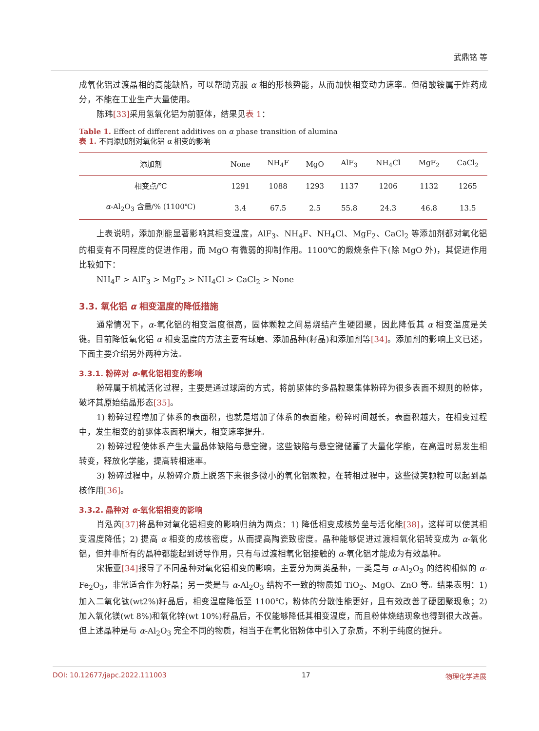武鼎铭 等
成氧化铝过渡晶相的高能缺陷，可以帮助克服 α 相的形核势能，从而加快相变动力速率。但硝酸铵属于炸药成分，不能在工业生产大量使用。
陈玮[33] 采用氢氧化铝为前驱体，结果见表 1：
Table 1. Effect of different additives on α phase transition of alumina
表 1. 不同添加剂对氧化铝 α 相变的影响
| 添加剂 | None | NH<sub>4</sub>F | MgO | AlF<sub>3</sub> | NH<sub>4</sub>Cl | MgF<sub>2</sub> | CaCl<sub>2</sub> |
| 相变点/℃ | 1291 | 1088 | 1293 | 1137 | 1206 | 1132 | 1265 |
| α -Al<sub>2</sub>O<sub>3</sub> 含量/% (1100℃) | 3.4 | 67.5 | 2.5 | 55.8 | 24.3 | 46.8 | 13.5 |
上表说明，添加剂能显著影响其相变温度，AlF<sub>3</sub>、NH<sub>4</sub>F、NH<sub>4</sub>Cl、MgF<sub>2</sub>、CaCl<sub>2</sub> 等添加剂都对氧化铝的相变有不同程度的促进作用，而 MgO 有微弱的抑制作用。1100℃的煅烧条件下(除 MgO 外)，其促进作用比较如下：
NH<sub>4</sub>F > AlF<sub>3</sub> > MgF<sub>2</sub> > NH<sub>4</sub>Cl > CaCl<sub>2</sub> > None
3.3. 氧化铝 α 相变温度的降低措施
通常情况下，α-氧化铝的相变温度很高，固体颗粒之间易烧结产生硬团聚，因此降低其 α 相变温度是关键。目前降低氧化铝 α 相变温度的方法主要有球磨、添加晶种(籽晶)和添加剂等[34]。添加剂的影响上文已述，下面主要介绍另外两种方法。
3.3.1. 粉碎对 α-氧化铝相变的影响
粉碎属于机械活化过程，主要是通过球磨的方式，将前驱体的多晶粒聚集体粉碎为很多表面不规则的粉体，破坏其原始结晶形态[35]。
1) 粉碎过程增加了体系的表面积，也就是增加了体系的表面能，粉碎时间越长，表面积越大，在相变过程中，发生相变的前驱体表面积增大，相变速率提升。
2) 粉碎过程使体系产生大量晶体缺陷与悬空键，这些缺陷与悬空键储蓄了大量化学能，在高温时易发生相转变，释放化学能，提高转相速率。
3) 粉碎过程中，从粉碎介质上脱落下来很多微小的氧化铝颗粒，在转相过程中，这些微笑颗粒可以起到晶核作用[36]。
3.3.2. 晶种对 α-氧化铝相变的影响
肖泓芮[37] 将晶种对氧化铝相变的影响归纳为两点：1) 降低相变成核势垒与活化能[38]，这样可以使其相变温度降低；2) 提高 α 相变的成核密度，从而提高陶瓷致密度。晶种能够促进过渡相氧化铝转变成为 α-氧化铝，但并非所有的晶种都能起到诱导作用，只有与过渡相氧化铝接触的 α-氧化铝才能成为有效晶种。
宋振亚[34] 报导了不同晶种对氧化铝相变的影响，主要分为两类晶种，一类是与 α-Al<sub>2</sub>O<sub>3</sub> 的结构相似的 α-Fe<sub>2</sub>O<sub>3</sub>，非常适合作为籽晶；另一类是与 α-Al<sub>2</sub>O<sub>3</sub> 结构不一致的物质如 TiO<sub>2</sub>、MgO、ZnO 等。结果表明：1) 加入二氧化钛(wt2%)籽晶后，相变温度降低至 1100℃，粉体的分散性能更好，且有效改善了硬团聚现象；2) 加入氧化镁(wt 8%)和氧化锌(wt 10%)籽晶后，不仅能够降低其相变温度，而且粉体烧结现象也得到很大改善。但上述晶种是与 α-Al<sub>2</sub>O<sub>3</sub> 完全不同的物质，相当于在氧化铝粉体中引入了杂质，不利于纯度的提升。
DOI: 10.12677/japc.2022.111003 17 物理化学进展